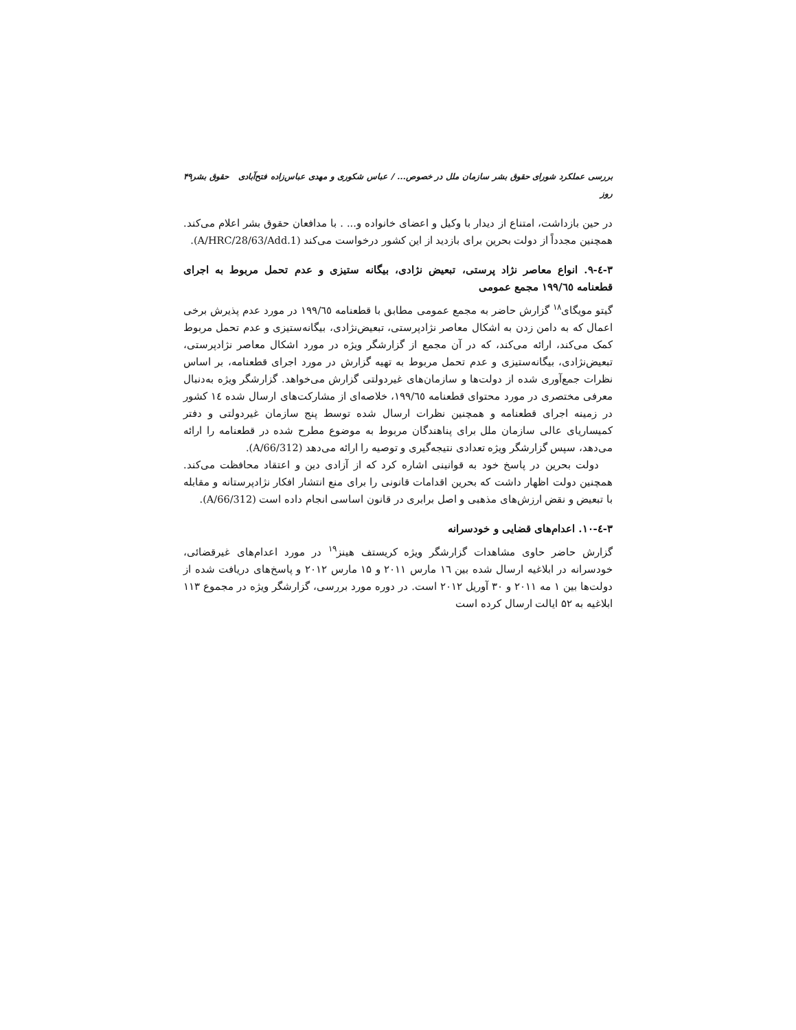بررسی عملکرد شورای حقوق بشر سازمان ملل در خصوص... / عباس شکوری و مهدی عباس‌زاده فتح‌آبادی حقوق بشر روز ۴۹
در حین بازداشت، امتناع از دیدار با وکیل و اعضای خانواده و... . با مدافعان حقوق بشر اعلام می‌کند. همچنین مجدداً از دولت بحرین برای بازدید از این کشور درخواست می‌کند (A/HRC/28/63/Add.1).
۳-٤-۹. انواع معاصر نژاد پرستی، تبعیض نژادی، بیگانه ستیزی و عدم تحمل مربوط به اجرای قطعنامه ۱۹۹/٦٥ مجمع عمومی
گیتو مویگای<sup>۱۸</sup> گزارش حاضر به مجمع عمومی مطابق با قطعنامه ۱۹۹/٦٥ در مورد عدم پذیرش برخی اعمال که به دامن زدن به اشکال معاصر نژادپرستی، تبعیض‌نژادی، بیگانه‌ستیزی و عدم تحمل مربوط کمک می‌کند، ارائه می‌کند، که در آن مجمع از گزارشگر ویژه در مورد اشکال معاصر نژادپرستی، تبعیض‌نژادی، بیگانه‌ستیزی و عدم تحمل مربوط به تهیه گزارش در مورد اجرای قطعنامه، بر اساس نظرات جمع‌آوری شده از دولت‌ها و سازمان‌های غیردولتی گزارش می‌خواهد. گزارشگر ویژه به‌دنبال معرفی مختصری در مورد محتوای قطعنامه ۱۹۹/٦٥، خلاصه‌ای از مشارکت‌های ارسال شده ١٤ کشور در زمینه اجرای قطعنامه و همچنین نظرات ارسال شده توسط پنج سازمان غیردولتی و دفتر کمیساریای عالی سازمان ملل برای پناهندگان مربوط به موضوع مطرح شده در قطعنامه را ارائه می‌دهد، سپس گزارشگر ویژه تعدادی نتیجه‌گیری و توصیه را ارائه می‌دهد (A/66/312).
دولت بحرین در پاسخ خود به قوانینی اشاره کرد که از آزادی دین و اعتقاد محافظت می‌کند. همچنین دولت اظهار داشت که بحرین اقدامات قانونی را برای منع انتشار افکار نژادپرستانه و مقابله با تبعیض و نقض ارزش‌های مذهبی و اصل برابری در قانون اساسی انجام داده است (A/66/312).
۳-٤-۱۰. اعدام‌های قضایی و خودسرانه
گزارش حاضر حاوی مشاهدات گزارشگر ویژه کریستف هینز<sup>۱۹</sup> در مورد اعدام‌های غیرقضائی، خودسرانه در ابلاغیه ارسال شده بین ۱٦ مارس ۲۰۱۱ و ۱۵ مارس ۲۰۱۲ و پاسخ‌های دریافت شده از دولت‌ها بین ۱ مه ۲۰۱۱ و ۳۰ آوریل ۲۰۱۲ است. در دوره مورد بررسی، گزارشگر ویژه در مجموع ۱۱۳ ابلاغیه به ۵۲ ایالت ارسال کرده است